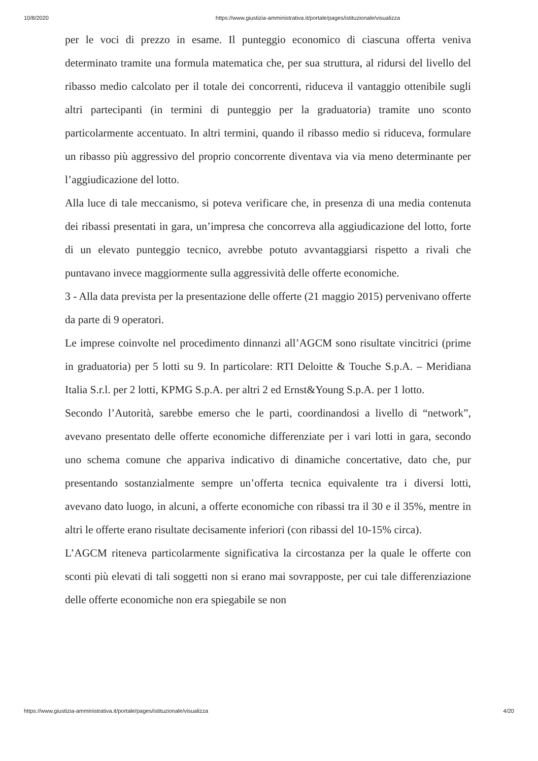10/8/2020 https://www.giustizia-amministrativa.it/portale/pages/istituzionale/visualizza
per le voci di prezzo in esame. Il punteggio economico di ciascuna offerta veniva determinato tramite una formula matematica che, per sua struttura, al ridursi del livello del ribasso medio calcolato per il totale dei concorrenti, riduceva il vantaggio ottenibile sugli altri partecipanti (in termini di punteggio per la graduatoria) tramite uno sconto particolarmente accentuato. In altri termini, quando il ribasso medio si riduceva, formulare un ribasso più aggressivo del proprio concorrente diventava via via meno determinante per l’aggiudicazione del lotto.
Alla luce di tale meccanismo, si poteva verificare che, in presenza di una media contenuta dei ribassi presentati in gara, un’impresa che concorreva alla aggiudicazione del lotto, forte di un elevato punteggio tecnico, avrebbe potuto avvantaggiarsi rispetto a rivali che puntavano invece maggiormente sulla aggressività delle offerte economiche.
3 - Alla data prevista per la presentazione delle offerte (21 maggio 2015) pervenivano offerte da parte di 9 operatori.
Le imprese coinvolte nel procedimento dinnanzi all’AGCM sono risultate vincitrici (prime in graduatoria) per 5 lotti su 9. In particolare: RTI Deloitte & Touche S.p.A. – Meridiana Italia S.r.l. per 2 lotti, KPMG S.p.A. per altri 2 ed Ernst&Young S.p.A. per 1 lotto.
Secondo l’Autorità, sarebbe emerso che le parti, coordinandosi a livello di “network”, avevano presentato delle offerte economiche differenziate per i vari lotti in gara, secondo uno schema comune che appariva indicativo di dinamiche concertative, dato che, pur presentando sostanzialmente sempre un’offerta tecnica equivalente tra i diversi lotti, avevano dato luogo, in alcuni, a offerte economiche con ribassi tra il 30 e il 35%, mentre in altri le offerte erano risultate decisamente inferiori (con ribassi del 10-15% circa).
L’AGCM riteneva particolarmente significativa la circostanza per la quale le offerte con sconti più elevati di tali soggetti non si erano mai sovrapposte, per cui tale differenziazione delle offerte economiche non era spiegabile se non
https://www.giustizia-amministrativa.it/portale/pages/istituzionale/visualizza 4/20